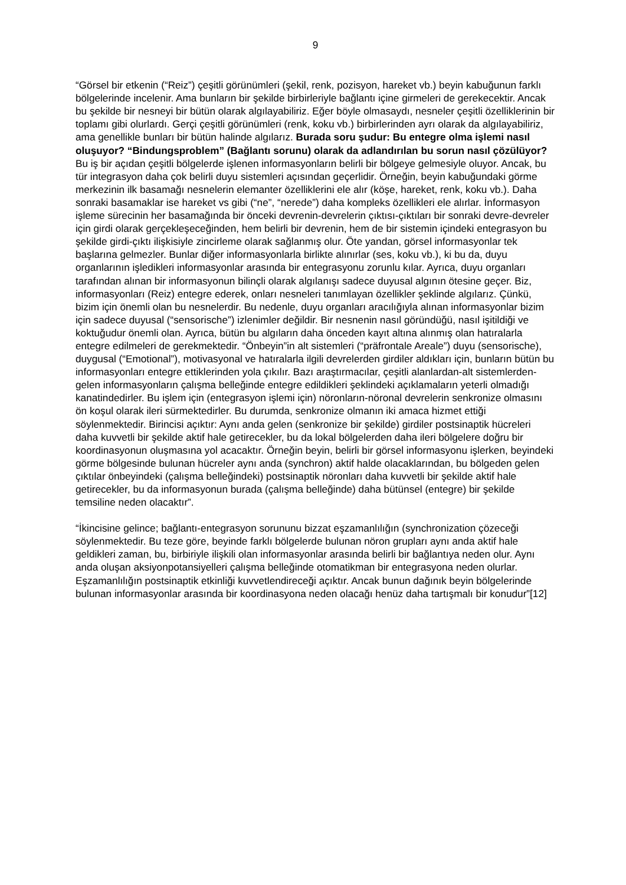9
“Görsel bir etkenin (“Reiz”) çeşitli görünümleri (şekil, renk, pozisyon, hareket vb.) beyin kabuğunun farklı bölgelerinde incelenir. Ama bunların bir şekilde birbirleriyle bağlantı içine girmeleri de gerekecektir. Ancak bu şekilde bir nesneyi bir bütün olarak algılayabiliriz. Eğer böyle olmasaydı, nesneler çeşitli özelliklerinin bir toplamı gibi olurlardı. Gerçi çeşitli görünümleri (renk, koku vb.) birbirlerinden ayrı olarak da algılayabiliriz, ama genellikle bunları bir bütün halinde algılarız. Burada soru şudur: Bu entegre olma işlemi nasıl oluşuyor? “Bindungsproblem” (Bağlantı sorunu) olarak da adlandırılan bu sorun nasıl çözülüyor? Bu iş bir açıdan çeşitli bölgelerde işlenen informasyonların belirli bir bölgeye gelmesiyle oluyor. Ancak, bu tür integrasyon daha çok belirli duyu sistemleri açısından geçerlidir. Örneğin, beyin kabuğundaki görme merkezinin ilk basamağı nesnelerin elemanter özelliklerini ele alır (köşe, hareket, renk, koku vb.). Daha sonraki basamaklar ise hareket vs gibi (“ne”, “nerede”) daha kompleks özellikleri ele alırlar. İnformasyon işleme sürecinin her basamağında bir önceki devrenin-devrelerin çıktısı-çıktıları bir sonraki devre-devreler için girdi olarak gerçekleşeceğinden, hem belirli bir devrenin, hem de bir sistemin içindeki entegrasyon bu şekilde girdi-çıktı ilişkisiyle zincirleme olarak sağlanmış olur. Öte yandan, görsel informasyonlar tek başlarına gelmezler. Bunlar diğer informasyonlarla birlikte alınırlar (ses, koku vb.), ki bu da, duyu organlarının işledikleri informasyonlar arasında bir entegrasyonu zorunlu kılar. Ayrıca, duyu organları tarafından alınan bir informasyonun bilinçli olarak algılanışı sadece duyusal algının ötesine geçer. Biz, informasyonları (Reiz) entegre ederek, onları nesneleri tanımlayan özellikler şeklinde algılarız. Çünkü, bizim için önemli olan bu nesnelerdir. Bu nedenle, duyu organları aracılığıyla alınan informasyonlar bizim için sadece duyusal (“sensorische”) izlenimler değildir. Bir nesnenin nasıl göründüğü, nasıl işitildiği ve koktuğudur önemli olan. Ayrıca, bütün bu algıların daha önceden kayıt altına alınmış olan hatıralarla entegre edilmeleri de gerekmektedir. “Önbeyin”in alt sistemleri (“präfrontale Areale”) duyu (sensorische), duygusal (“Emotional”), motivasyonal ve hatıralarla ilgili devrelerden girdiler aldıkları için, bunların bütün bu informasyonları entegre ettiklerinden yola çıkılır. Bazı araştırmacılar, çeşitli alanlardan-alt sistemlerden-gelen informasyonların çalışma belleğinde entegre edildikleri şeklindeki açıklamaların yeterli olmadığı kanatindedirler. Bu işlem için (entegrasyon işlemi için) nöronların-nöronal devrelerin senkronize olmasını ön koşul olarak ileri sürmektedirler. Bu durumda, senkronize olmanın iki amaca hizmet ettiği söylenmektedir. Birincisi açıktır: Aynı anda gelen (senkronize bir şekilde) girdiler postsinaptik hücreleri daha kuvvetli bir şekilde aktif hale getirecekler, bu da lokal bölgelerden daha ileri bölgelere doğru bir koordinasyonun oluşmasına yol acacaktır. Örneğin beyin, belirli bir görsel informasyonu işlerken, beyindeki görme bölgesinde bulunan hücreler aynı anda (synchron) aktif halde olacaklarından, bu bölgeden gelen çıktılar önbeyindeki (çalışma belleğindeki) postsinaptik nöronları daha kuvvetli bir şekilde aktif hale getirecekler, bu da informasyonun burada (çalışma belleğinde) daha bütünsel (entegre) bir şekilde temsiline neden olacaktır”.
“İkincisine gelince; bağlantı-entegrasyon sorununu bizzat eşzamanlılığın (synchronization çözeceği söylenmektedir. Bu teze göre, beyinde farklı bölgelerde bulunan nöron grupları aynı anda aktif hale geldikleri zaman, bu, birbiriyle ilişkili olan informasyonlar arasında belirli bir bağlantıya neden olur. Aynı anda oluşan aksiyonpotansiyelleri çalışma belleğinde otomatikman bir entegrasyona neden olurlar. Eşzamanlılığın postsinaptik etkinliği kuvvetlendireceği açıktır. Ancak bunun dağınık beyin bölgelerinde bulunan informasyonlar arasında bir koordinasyona neden olacağı henüz daha tartışmalı bir konudur”[12]